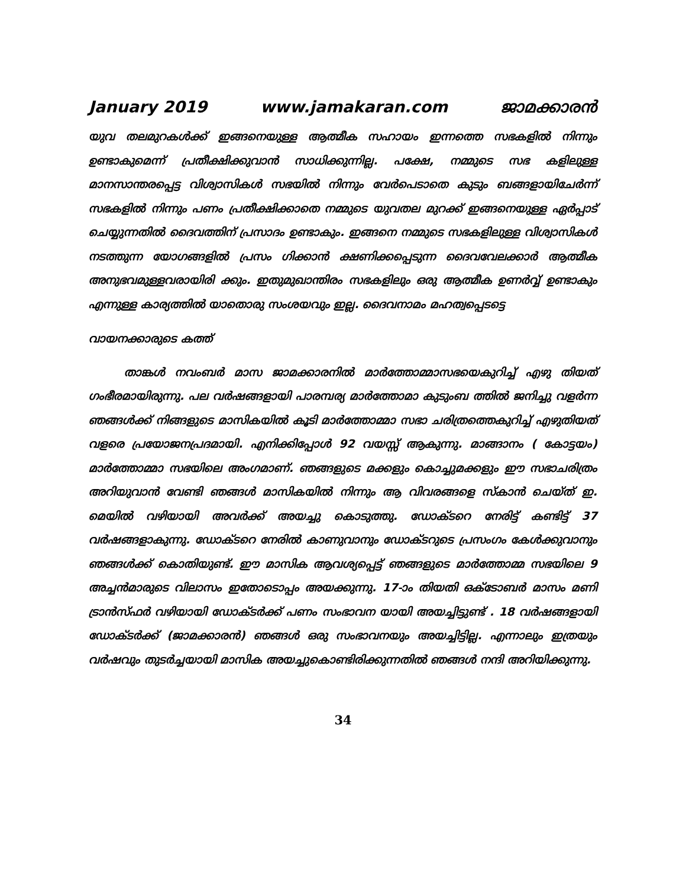January 2019 www.jamakaran.com ജാമക്കാരൻ
യുവ തലമുറകൾക്ക് ഇങ്ങനെയുള്ള ആത്മീക സഹായം ഇന്നത്തെ സഭകളിൽ നിന്നും ഉണ്ടാകുമെന്ന് പ്രതീക്ഷിക്കുവാൻ സാധിക്കുന്നില്ല. പക്ഷേ, നമ്മുടെ സഭ കളിലുള്ള മാനസാന്തരപ്പെട്ട വിശ്വാസികൾ സഭയിൽ നിന്നും വേർപെടാതെ കുടും ബങ്ങളായിചേർന്ന് സഭകളിൽ നിന്നും പണം പ്രതീക്ഷിക്കാതെ നമ്മുടെ യുവതല മുറക്ക് ഇങ്ങനെയുള്ള ഏർപ്പാട് ചെയ്യുന്നതിൽ ദൈവത്തിന് പ്രസാദം ഉണ്ടാകും. ഇങ്ങനെ നമ്മുടെ സഭകളിലുള്ള വിശ്വാസികൾ നടത്തുന്ന യോഗങ്ങളിൽ പ്രസം ഗിക്കാൻ ക്ഷണിക്കപ്പെടുന്ന ദൈവവേലക്കാർ ആത്മീക അനുഭവമുള്ളവരായിരി ക്കും. ഇതുമുഖാന്തിരം സഭകളിലും ഒരു ആത്മീക ഉണർവ്വ് ഉണ്ടാകും എന്നുള്ള കാര്യത്തിൽ യാതൊരു സംശയവും ഇല്ല. ദൈവനാമം മഹത്വപ്പെടട്ടെ
വായനക്കാരുടെ കത്ത്
താങ്കൾ നവംബർ മാസ ജാമക്കാരനിൽ മാർത്തോമ്മാസഭയെകുറിച്ച് എഴു തിയത് ഗംഭീരമായിരുന്നു. പല വർഷങ്ങളായി പാരമ്പര്യ മാർത്തോമാ കുടുംബ ത്തിൽ ജനിച്ചു വളർന്ന ഞങ്ങൾക്ക് നിങ്ങളുടെ മാസികയിൽ കൂടി മാർത്തോമ്മാ സഭാ ചരിത്രത്തെകുറിച്ച് എഴുതിയത് വളരെ പ്രയോജനപ്രദമായി. എനിക്കിപ്പോൾ 92 വയസ്സ് ആകുന്നു. മാങ്ങാനം ( കോട്ടയം) മാർത്തോമ്മാ സഭയിലെ അംഗമാണ്. ഞങ്ങളുടെ മക്കളും കൊച്ചുമക്കളും ഈ സഭാചരിത്രം അറിയുവാൻ വേണ്ടി ഞങ്ങൾ മാസികയിൽ നിന്നും ആ വിവരങ്ങളെ സ്കാൻ ചെയ്ത് ഇ. മെയിൽ വഴിയായി അവർക്ക് അയച്ചു കൊടുത്തു. ഡോക്ടറെ നേരിട്ട് കണ്ടിട്ട് 37 വർഷങ്ങളാകുന്നു. ഡോക്ടറെ നേരിൽ കാണുവാനും ഡോക്ടറുടെ പ്രസംഗം കേൾക്കുവാനും ഞങ്ങൾക്ക് കൊതിയുണ്ട്. ഈ മാസിക ആവശ്യപ്പെട്ട് ഞങ്ങളുടെ മാർത്തോമ്മ സഭയിലെ 9 അച്ചൻമാരുടെ വിലാസം ഇതോടൊപ്പം അയക്കുന്നു. 17-ാം തിയതി ഒക്ടോബർ മാസം മണി ട്രാൻസ്ഫർ വഴിയായി ഡോക്ടർക്ക് പണം സംഭാവന യായി അയച്ചിട്ടുണ്ട് . 18 വർഷങ്ങളായി ഡോക്ടർക്ക് (ജാമക്കാരൻ) ഞങ്ങൾ ഒരു സംഭാവനയും അയച്ചിട്ടില്ല. എന്നാലും ഇത്രയും വർഷവും തുടർച്ചയായി മാസിക അയച്ചുകൊണ്ടിരിക്കുന്നതിൽ ഞങ്ങൾ നന്ദി അറിയിക്കുന്നു.
34